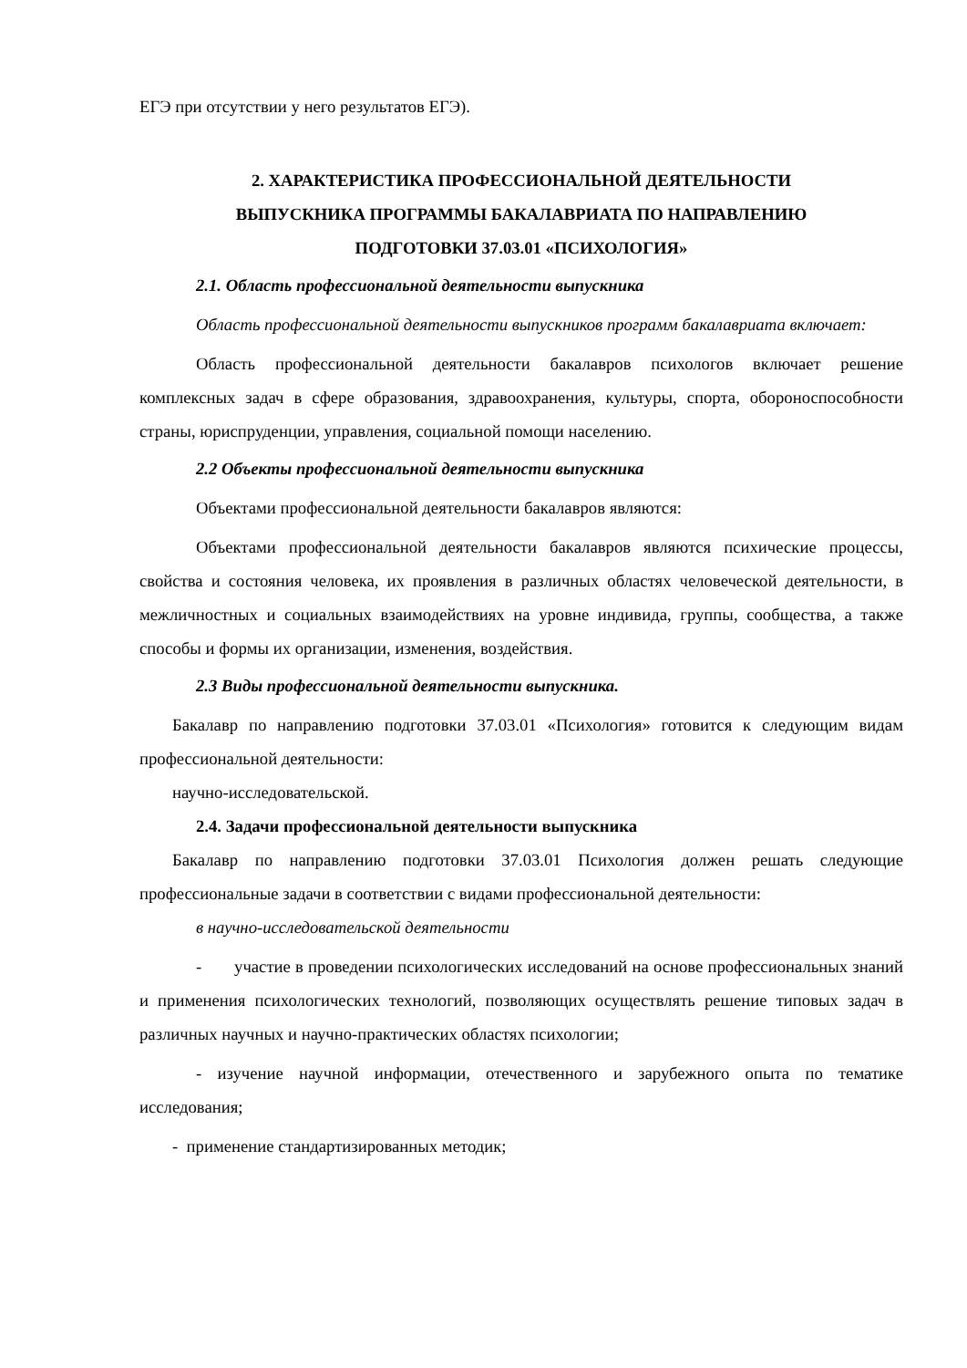ЕГЭ при отсутствии у него результатов ЕГЭ).
2. ХАРАКТЕРИСТИКА ПРОФЕССИОНАЛЬНОЙ ДЕЯТЕЛЬНОСТИ
ВЫПУСКНИКА ПРОГРАММЫ БАКАЛАВРИАТА ПО НАПРАВЛЕНИЮ
ПОДГОТОВКИ 37.03.01 «ПСИХОЛОГИЯ»
2.1. Область профессиональной деятельности выпускника
Область профессиональной деятельности выпускников программ бакалавриата включает:
Область профессиональной деятельности бакалавров психологов включает решение комплексных задач в сфере образования, здравоохранения, культуры, спорта, обороноспособности страны, юриспруденции, управления, социальной помощи населению.
2.2 Объекты профессиональной деятельности выпускника
Объектами профессиональной деятельности бакалавров являются:
Объектами профессиональной деятельности бакалавров являются психические процессы, свойства и состояния человека, их проявления в различных областях человеческой деятельности, в межличностных и социальных взаимодействиях на уровне индивида, группы, сообщества, а также способы и формы их организации, изменения, воздействия.
2.3 Виды профессиональной деятельности выпускника.
Бакалавр по направлению подготовки 37.03.01 «Психология» готовится к следующим видам профессиональной деятельности:
научно-исследовательской.
2.4. Задачи профессиональной деятельности выпускника
Бакалавр по направлению подготовки 37.03.01 Психология должен решать следующие профессиональные задачи в соответствии с видами профессиональной деятельности:
в научно-исследовательской деятельности
- участие в проведении психологических исследований на основе профессиональных знаний и применения психологических технологий, позволяющих осуществлять решение типовых задач в различных научных и научно-практических областях психологии;
- изучение научной информации, отечественного и зарубежного опыта по тематике исследования;
- применение стандартизированных методик;